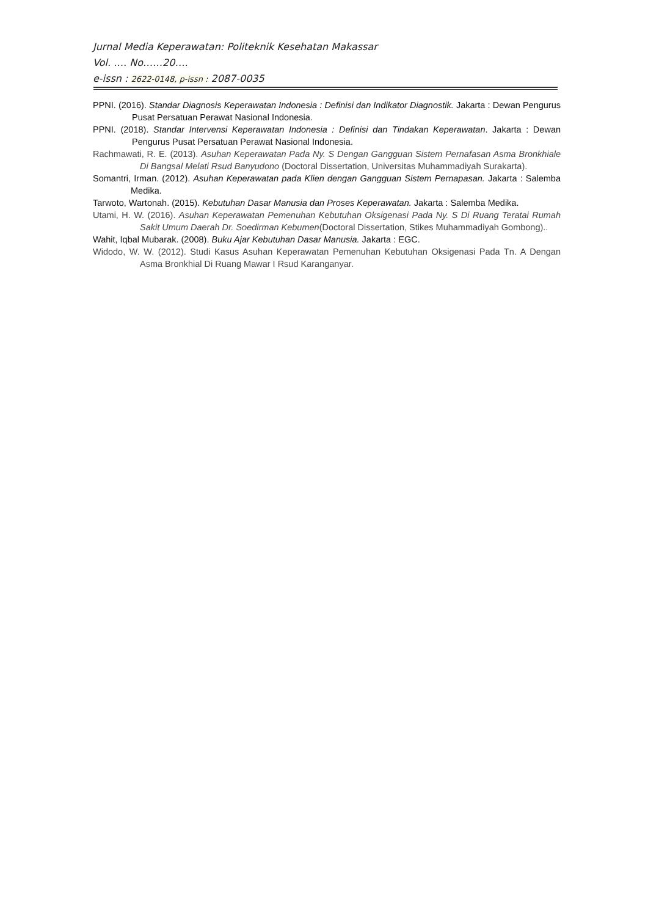Jurnal Media Keperawatan: Politeknik Kesehatan Makassar
Vol. …. No……20….
e-issn : 2622-0148, p-issn : 2087-0035
PPNI. (2016). Standar Diagnosis Keperawatan Indonesia : Definisi dan Indikator Diagnostik. Jakarta : Dewan Pengurus Pusat Persatuan Perawat Nasional Indonesia.
PPNI. (2018). Standar Intervensi Keperawatan Indonesia : Definisi dan Tindakan Keperawatan. Jakarta : Dewan Pengurus Pusat Persatuan Perawat Nasional Indonesia.
Rachmawati, R. E. (2013). Asuhan Keperawatan Pada Ny. S Dengan Gangguan Sistem Pernafasan Asma Bronkhiale Di Bangsal Melati Rsud Banyudono (Doctoral Dissertation, Universitas Muhammadiyah Surakarta).
Somantri, Irman. (2012). Asuhan Keperawatan pada Klien dengan Gangguan Sistem Pernapasan. Jakarta : Salemba Medika.
Tarwoto, Wartonah. (2015). Kebutuhan Dasar Manusia dan Proses Keperawatan. Jakarta : Salemba Medika.
Utami, H. W. (2016). Asuhan Keperawatan Pemenuhan Kebutuhan Oksigenasi Pada Ny. S Di Ruang Teratai Rumah Sakit Umum Daerah Dr. Soedirman Kebumen(Doctoral Dissertation, Stikes Muhammadiyah Gombong)..
Wahit, Iqbal Mubarak. (2008). Buku Ajar Kebutuhan Dasar Manusia. Jakarta : EGC.
Widodo, W. W. (2012). Studi Kasus Asuhan Keperawatan Pemenuhan Kebutuhan Oksigenasi Pada Tn. A Dengan Asma Bronkhial Di Ruang Mawar I Rsud Karanganyar.